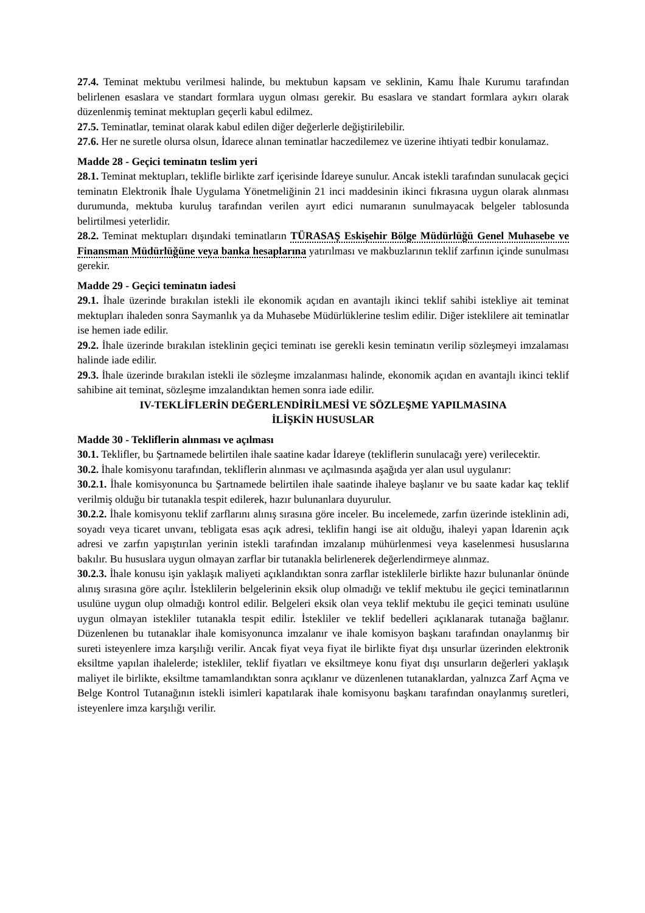27.4. Teminat mektubu verilmesi halinde, bu mektubun kapsam ve seklinin, Kamu İhale Kurumu tarafından belirlenen esaslara ve standart formlara uygun olması gerekir. Bu esaslara ve standart formlara aykırı olarak düzenlenmiş teminat mektupları geçerli kabul edilmez.
27.5. Teminatlar, teminat olarak kabul edilen diğer değerlerle değiştirilebilir.
27.6. Her ne suretle olursa olsun, İdarece alınan teminatlar haczedilemez ve üzerine ihtiyati tedbir konulamaz.
Madde 28 - Geçici teminatın teslim yeri
28.1. Teminat mektupları, teklifle birlikte zarf içerisinde İdareye sunulur. Ancak istekli tarafından sunulacak geçici teminatın Elektronik İhale Uygulama Yönetmeliğinin 21 inci maddesinin ikinci fıkrasına uygun olarak alınması durumunda, mektuba kuruluş tarafından verilen ayırt edici numaranın sunulmayacak belgeler tablosunda belirtilmesi yeterlidir.
28.2. Teminat mektupları dışındaki teminatların TÜRASAŞ Eskişehir Bölge Müdürlüğü Genel Muhasebe ve Finansman Müdürlüğüne veya banka hesaplarına yatırılması ve makbuzlarının teklif zarfının içinde sunulması gerekir.
Madde 29 - Geçici teminatın iadesi
29.1. İhale üzerinde bırakılan istekli ile ekonomik açıdan en avantajlı ikinci teklif sahibi istekliye ait teminat mektupları ihaleden sonra Saymanlık ya da Muhasebe Müdürlüklerine teslim edilir. Diğer isteklilere ait teminatlar ise hemen iade edilir.
29.2. İhale üzerinde bırakılan isteklinin geçici teminatı ise gerekli kesin teminatın verilip sözleşmeyi imzalaması halinde iade edilir.
29.3. İhale üzerinde bırakılan istekli ile sözleşme imzalanması halinde, ekonomik açıdan en avantajlı ikinci teklif sahibine ait teminat, sözleşme imzalandıktan hemen sonra iade edilir.
IV-TEKLİFLERİN DEĞERLENDİRİLMESİ VE SÖZLEŞME YAPILMASINA
İLİŞKİN HUSUSLAR
Madde 30 - Tekliflerin alınması ve açılması
30.1. Teklifler, bu Şartnamede belirtilen ihale saatine kadar İdareye (tekliflerin sunulacağı yere) verilecektir.
30.2. İhale komisyonu tarafından, tekliflerin alınması ve açılmasında aşağıda yer alan usul uygulanır:
30.2.1. İhale komisyonunca bu Şartnamede belirtilen ihale saatinde ihaleye başlanır ve bu saate kadar kaç teklif verilmiş olduğu bir tutanakla tespit edilerek, hazır bulunanlara duyurulur.
30.2.2. İhale komisyonu teklif zarflarını alınış sırasına göre inceler. Bu incelemede, zarfın üzerinde isteklinin adi, soyadı veya ticaret unvanı, tebligata esas açık adresi, teklifin hangi ise ait olduğu, ihaleyi yapan İdarenin açık adresi ve zarfın yapıştırılan yerinin istekli tarafından imzalanıp mühürlenmesi veya kaselenmesi hususlarına bakılır. Bu hususlara uygun olmayan zarflar bir tutanakla belirlenerek değerlendirmeye alınmaz.
30.2.3. İhale konusu işin yaklaşık maliyeti açıklandıktan sonra zarflar isteklilerle birlikte hazır bulunanlar önünde alınış sırasına göre açılır. İsteklilerin belgelerinin eksik olup olmadığı ve teklif mektubu ile geçici teminatlarının usulüne uygun olup olmadığı kontrol edilir. Belgeleri eksik olan veya teklif mektubu ile geçici teminatı usulüne uygun olmayan istekliler tutanakla tespit edilir. İstekliler ve teklif bedelleri açıklanarak tutanağa bağlanır. Düzenlenen bu tutanaklar ihale komisyonunca imzalanır ve ihale komisyon başkanı tarafından onaylanmış bir sureti isteyenlere imza karşılığı verilir. Ancak fiyat veya fiyat ile birlikte fiyat dışı unsurlar üzerinden elektronik eksiltme yapılan ihalelerde; istekliler, teklif fiyatları ve eksiltmeye konu fiyat dışı unsurların değerleri yaklaşık maliyet ile birlikte, eksiltme tamamlandıktan sonra açıklanır ve düzenlenen tutanaklardan, yalnızca Zarf Açma ve Belge Kontrol Tutanağının istekli isimleri kapatılarak ihale komisyonu başkanı tarafından onaylanmış suretleri, isteyenlere imza karşılığı verilir.